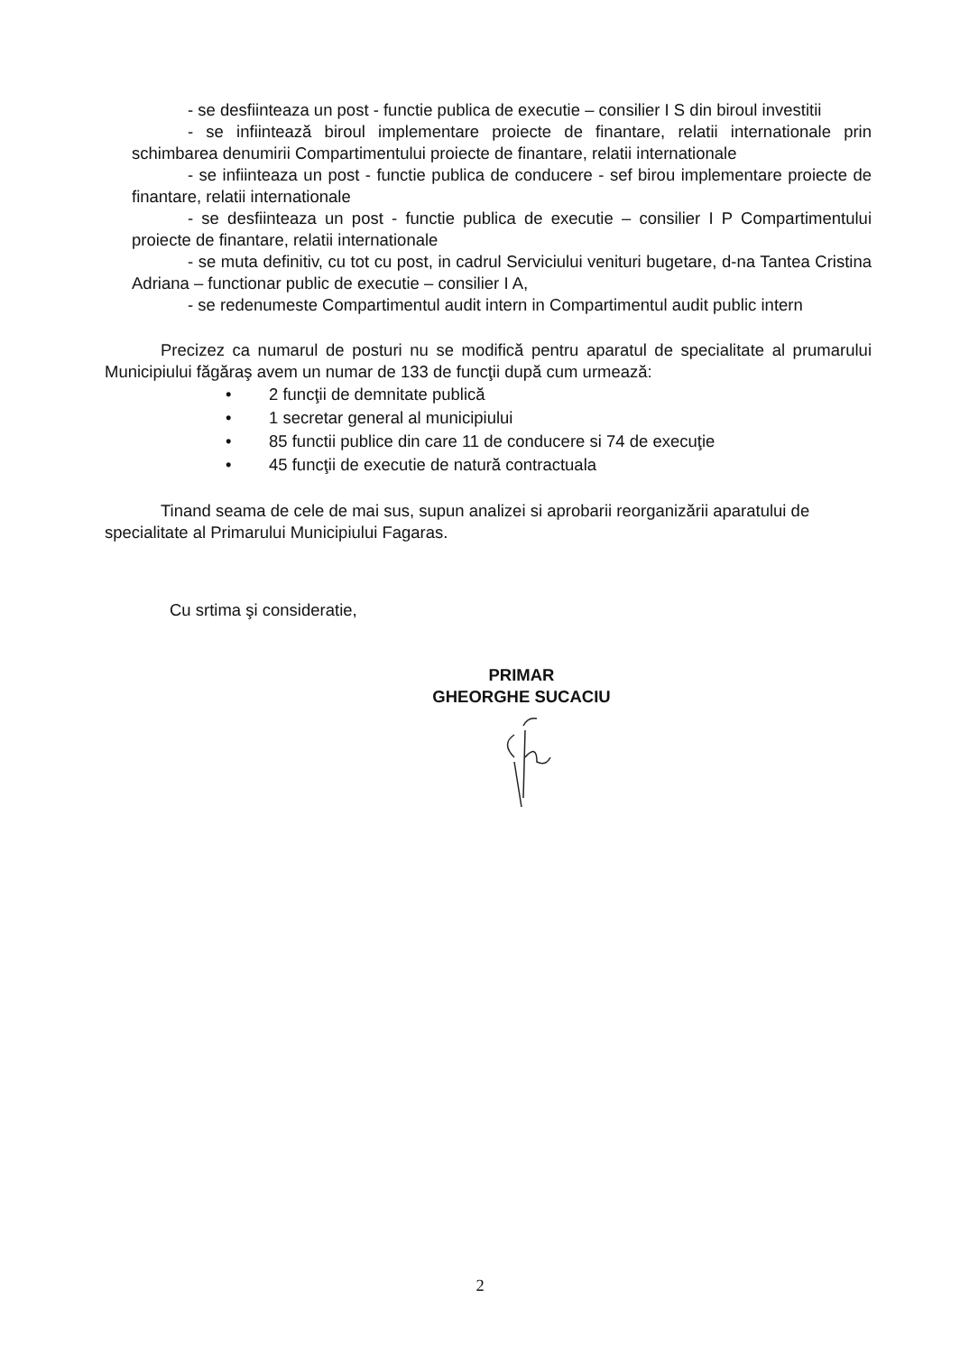- se desfiinteaza un post - functie publica de executie – consilier I S din biroul investitii
- se infiintează biroul implementare proiecte de finantare, relatii internationale prin schimbarea denumirii Compartimentului proiecte de finantare, relatii internationale
- se infiinteaza un post - functie publica de conducere - sef birou implementare proiecte de finantare, relatii internationale
- se desfiinteaza un post - functie publica de executie – consilier I P Compartimentului proiecte de finantare, relatii internationale
- se muta definitiv, cu tot cu post, in cadrul Serviciului venituri bugetare, d-na Tantea Cristina Adriana – functionar public de executie – consilier I A,
- se redenumeste Compartimentul audit intern in Compartimentul audit public intern
Precizez ca numarul de posturi nu se modifică pentru aparatul de specialitate al prumarului Municipiului făgăraş avem un numar de 133 de funcţii după cum urmează:
• 2 funcţii de demnitate publică
• 1 secretar general al municipiului
• 85 functii publice din care 11 de conducere si 74 de execuţie
• 45 funcţii de executie de natură contractuala
Tinand seama de cele de mai sus, supun analizei si aprobarii reorganizării aparatului de specialitate al Primarului Municipiului Fagaras.
Cu srtima şi consideratie,
PRIMAR
GHEORGHE SUCACIU
2